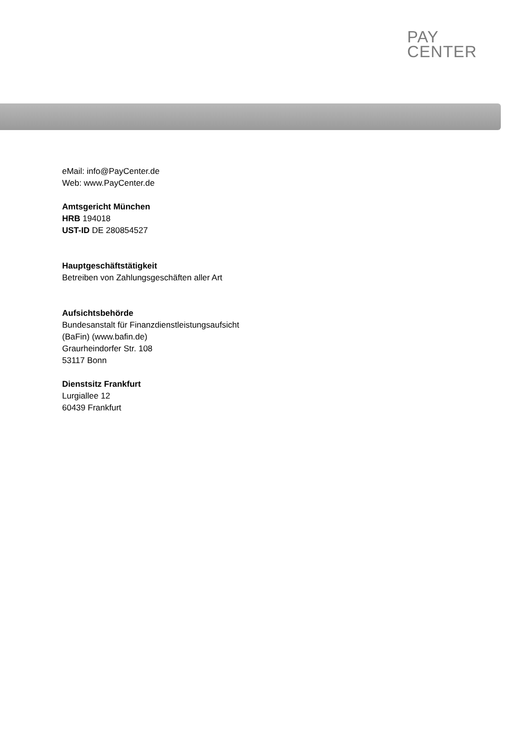PAY
CENTER
eMail: info@PayCenter.de
Web: www.PayCenter.de
Amtsgericht München
HRB 194018
UST-ID DE 280854527
Hauptgeschäftstätigkeit
Betreiben von Zahlungsgeschäften aller Art
Aufsichtsbehörde
Bundesanstalt für Finanzdienstleistungsaufsicht
(BaFin) (www.bafin.de)
Graurheindorfer Str. 108
53117 Bonn
Dienstsitz Frankfurt
Lurgiallee 12
60439 Frankfurt